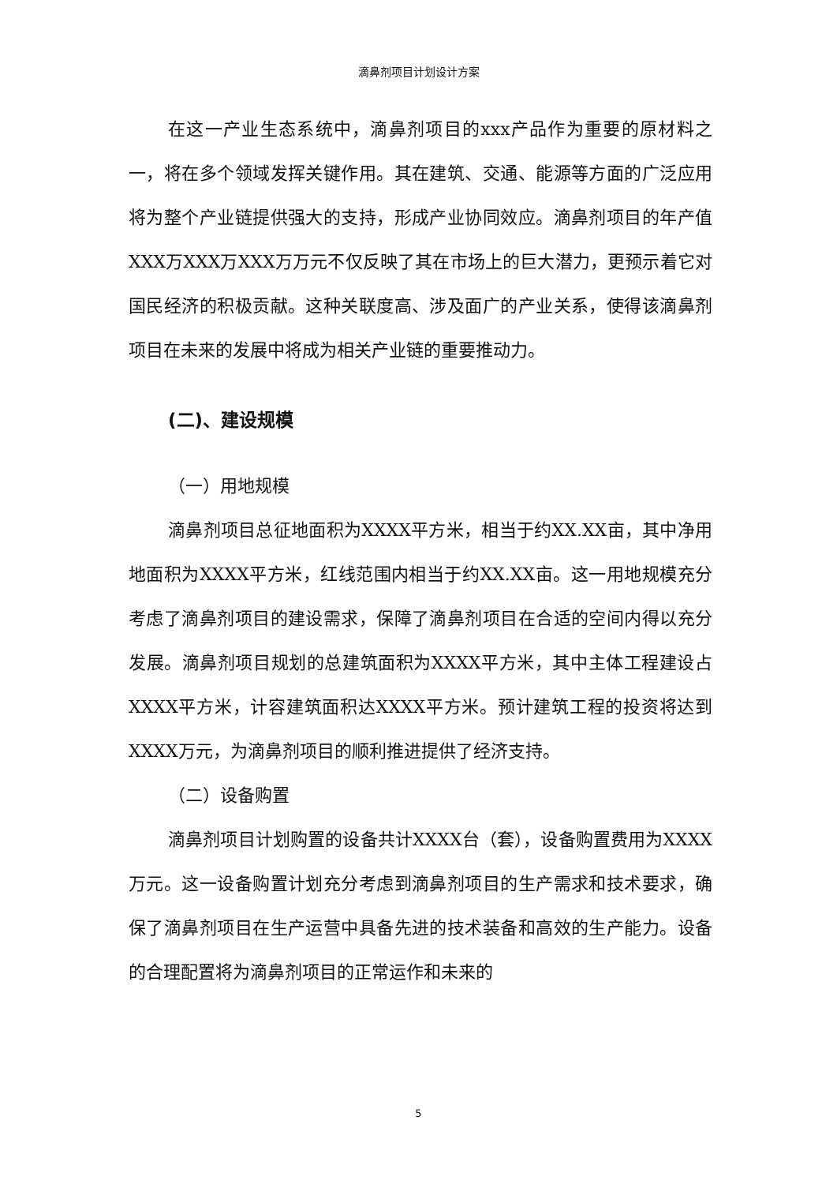滴鼻剂项目计划设计方案
在这一产业生态系统中，滴鼻剂项目的xxx产品作为重要的原材料之一，将在多个领域发挥关键作用。其在建筑、交通、能源等方面的广泛应用将为整个产业链提供强大的支持，形成产业协同效应。滴鼻剂项目的年产值XXX万XXX万XXX万万元不仅反映了其在市场上的巨大潜力，更预示着它对国民经济的积极贡献。这种关联度高、涉及面广的产业关系，使得该滴鼻剂项目在未来的发展中将成为相关产业链的重要推动力。
(二)、建设规模
（一）用地规模
滴鼻剂项目总征地面积为XXXX平方米，相当于约XX.XX亩，其中净用地面积为XXXX平方米，红线范围内相当于约XX.XX亩。这一用地规模充分考虑了滴鼻剂项目的建设需求，保障了滴鼻剂项目在合适的空间内得以充分发展。滴鼻剂项目规划的总建筑面积为XXXX平方米，其中主体工程建设占XXXX平方米，计容建筑面积达XXXX平方米。预计建筑工程的投资将达到XXXX万元，为滴鼻剂项目的顺利推进提供了经济支持。
（二）设备购置
滴鼻剂项目计划购置的设备共计XXXX台（套），设备购置费用为XXXX万元。这一设备购置计划充分考虑到滴鼻剂项目的生产需求和技术要求，确保了滴鼻剂项目在生产运营中具备先进的技术装备和高效的生产能力。设备的合理配置将为滴鼻剂项目的正常运作和未来的
5